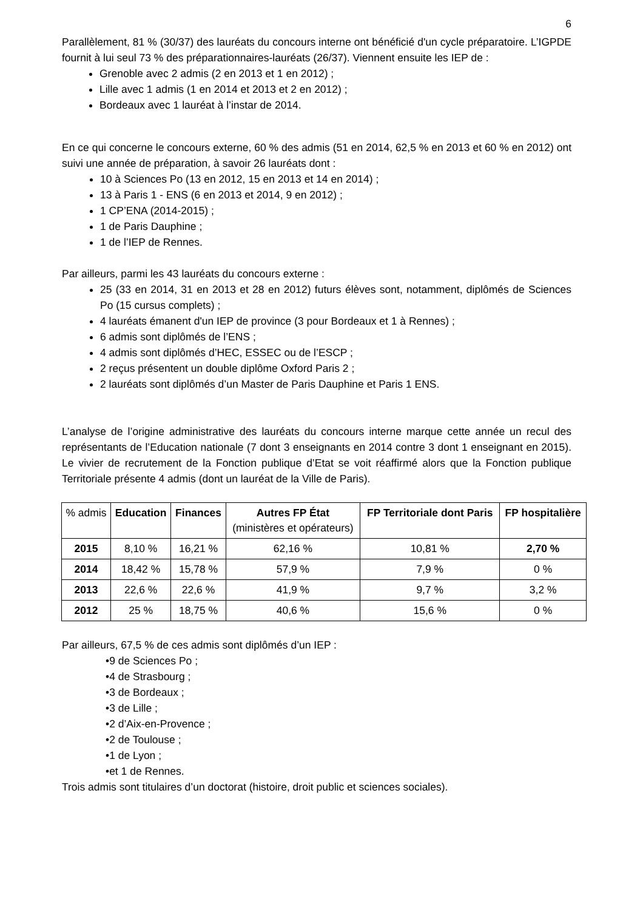6
Parallèlement, 81 % (30/37) des lauréats du concours interne ont bénéficié d'un cycle préparatoire. L’IGPDE fournit à lui seul 73 % des préparationnaires-lauréats (26/37). Viennent ensuite les IEP de :
Grenoble avec 2 admis (2 en 2013 et 1 en 2012) ;
Lille avec 1 admis (1 en 2014 et 2013 et 2 en 2012) ;
Bordeaux avec 1 lauréat à l’instar de 2014.
En ce qui concerne le concours externe, 60 % des admis (51 en 2014, 62,5 % en 2013 et 60 % en 2012) ont suivi une année de préparation, à savoir 26 lauréats dont :
10 à Sciences Po (13 en 2012, 15 en 2013 et 14 en 2014) ;
13 à Paris 1 - ENS (6 en 2013 et 2014, 9 en 2012) ;
1 CP’ENA (2014-2015) ;
1 de Paris Dauphine ;
1 de l’IEP de Rennes.
Par ailleurs, parmi les 43 lauréats du concours externe :
25 (33 en 2014, 31 en 2013 et 28 en 2012) futurs élèves sont, notamment, diplômés de Sciences Po (15 cursus complets) ;
4 lauréats émanent d'un IEP de province (3 pour Bordeaux et 1 à Rennes) ;
6 admis sont diplômés de l’ENS ;
4 admis sont diplômés d’HEC, ESSEC ou de l’ESCP ;
2 reçus présentent un double diplôme Oxford Paris 2 ;
2 lauréats sont diplômés d’un Master de Paris Dauphine et Paris 1 ENS.
L’analyse de l’origine administrative des lauréats du concours interne marque cette année un recul des représentants de l’Education nationale (7 dont 3 enseignants en 2014 contre 3 dont 1 enseignant en 2015). Le vivier de recrutement de la Fonction publique d’Etat se voit réaffirmé alors que la Fonction publique Territoriale présente 4 admis (dont un lauréat de la Ville de Paris).
| % admis | Education | Finances | Autres FP État (ministères et opérateurs) | FP Territoriale dont Paris | FP hospitalière |
| --- | --- | --- | --- | --- | --- |
| 2015 | 8,10 % | 16,21 % | 62,16 % | 10,81 % | 2,70 % |
| 2014 | 18,42 % | 15,78 % | 57,9 % | 7,9 % | 0 % |
| 2013 | 22,6 % | 22,6 % | 41,9 % | 9,7 % | 3,2 % |
| 2012 | 25 % | 18,75 % | 40,6 % | 15,6 % | 0 % |
Par ailleurs, 67,5 % de ces admis sont diplômés d’un IEP :
•9 de Sciences Po ;
•4 de Strasbourg ;
•3 de Bordeaux ;
•3 de Lille ;
•2 d’Aix-en-Provence ;
•2 de Toulouse ;
•1 de Lyon ;
•et 1 de Rennes.
Trois admis sont titulaires d’un doctorat (histoire, droit public et sciences sociales).